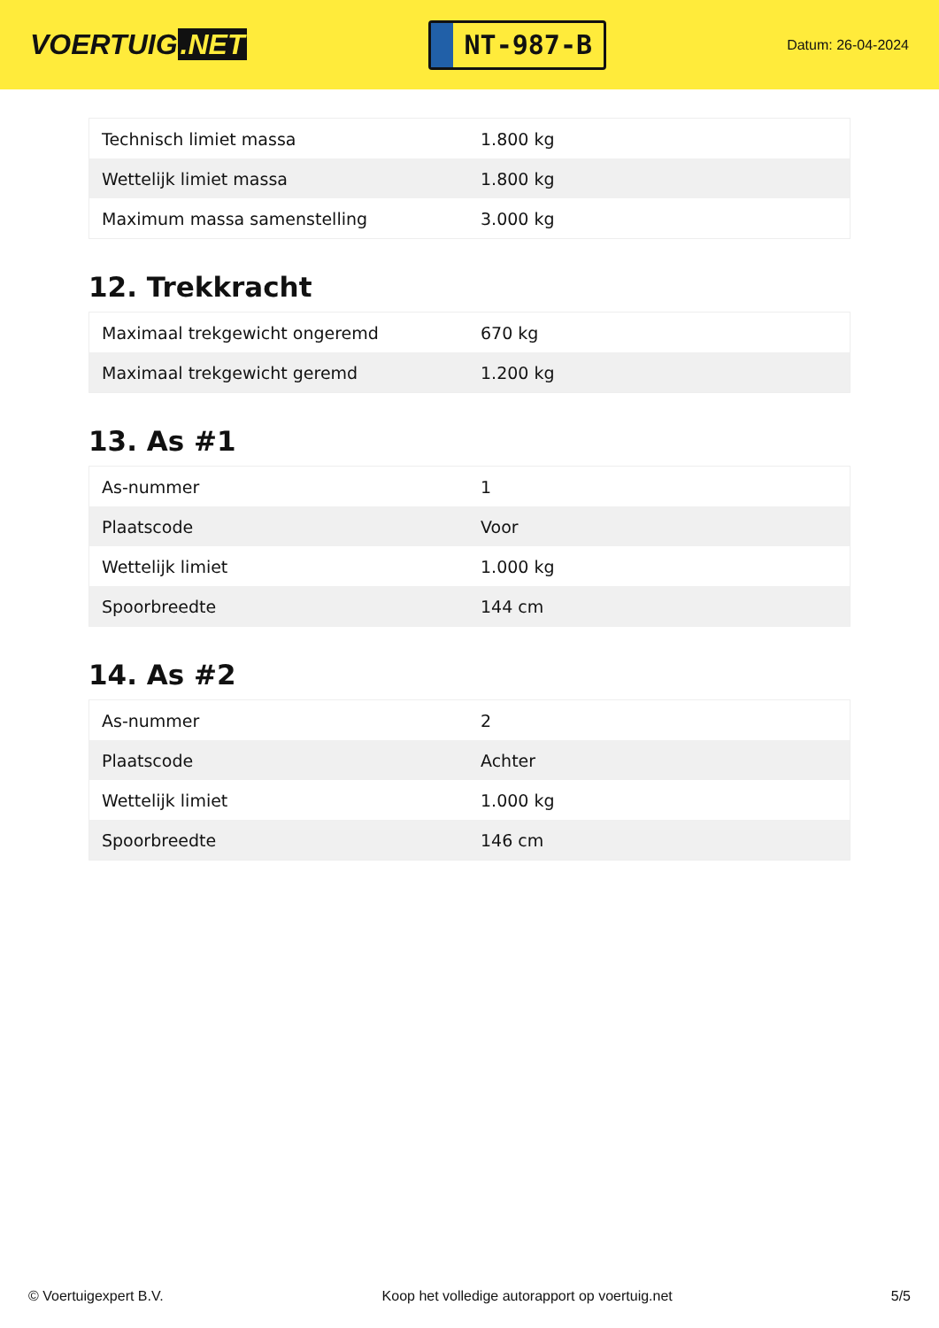VOERTUIG.NET
NT-987-B
Datum: 26-04-2024
| Technisch limiet massa | 1.800 kg |
| Wettelijk limiet massa | 1.800 kg |
| Maximum massa samenstelling | 3.000 kg |
12. Trekkracht
| Maximaal trekgewicht ongeremd | 670 kg |
| Maximaal trekgewicht geremd | 1.200 kg |
13. As #1
| As-nummer | 1 |
| Plaatscode | Voor |
| Wettelijk limiet | 1.000 kg |
| Spoorbreedte | 144 cm |
14. As #2
| As-nummer | 2 |
| Plaatscode | Achter |
| Wettelijk limiet | 1.000 kg |
| Spoorbreedte | 146 cm |
© Voertuigexpert B.V. Koop het volledige autorapport op voertuig.net 5/5